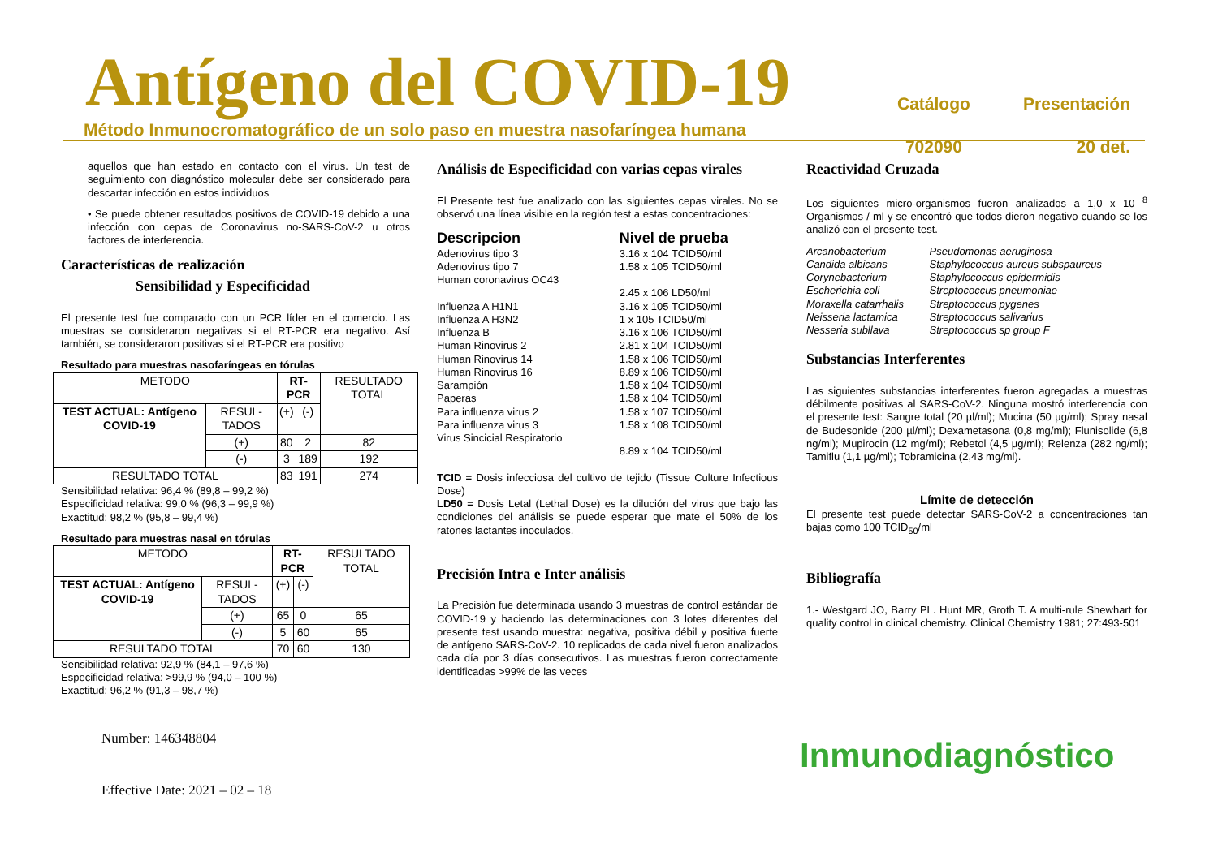Antígeno del COVID-19
Método Inmunocromatográfico de un solo paso en muestra nasofaríngea humana
Catálogo
702090
Presentación
20 det.
aquellos que han estado en contacto con el virus. Un test de seguimiento con diagnóstico molecular debe ser considerado para descartar infección en estos individuos
• Se puede obtener resultados positivos de COVID-19 debido a una infección con cepas de Coronavirus no-SARS-CoV-2 u otros factores de interferencia.
Características de realización
Sensibilidad y Especificidad
El presente test fue comparado con un PCR líder en el comercio. Las muestras se consideraron negativas si el RT-PCR era negativo. Así también, se consideraron positivas si el RT-PCR era positivo
Resultado para muestras nasofaríngeas en tórulas
| METODO | | RT-PCR | | RESULTADO TOTAL |
| TEST ACTUAL: Antígeno COVID-19 | RESUL-TADOS | (+) | (-) | |
| | (+) | 80 | 2 | 82 |
| | (-) | 3 | 189 | 192 |
| RESULTADO TOTAL | | 83 | 191 | 274 |
Sensibilidad relativa: 96,4 % (89,8 – 99,2 %)
Especificidad relativa: 99,0 % (96,3 – 99,9 %)
Exactitud: 98,2 % (95,8 – 99,4 %)
Resultado para muestras nasal en tórulas
| METODO | | RT-PCR | | RESULTADO TOTAL |
| TEST ACTUAL: Antígeno COVID-19 | RESUL-TADOS | (+) | (-) | |
| | (+) | 65 | 0 | 65 |
| | (-) | 5 | 60 | 65 |
| RESULTADO TOTAL | | 70 | 60 | 130 |
Sensibilidad relativa: 92,9 % (84,1 – 97,6 %)
Especificidad relativa: >99,9 % (94,0 – 100 %)
Exactitud: 96,2 % (91,3 – 98,7 %)
Análisis de Especificidad con varias cepas virales
El Presente test fue analizado con las siguientes cepas virales. No se observó una línea visible en la región test a estas concentraciones:
| Descripcion | Nivel de prueba |
| Adenovirus tipo 3 | 3.16 x 104 TCID50/ml |
| Adenovirus tipo 7 | 1.58 x 105 TCID50/ml |
| Human coronavirus OC43 | 2.45 x 106 LD50/ml |
| Influenza A H1N1 | 3.16 x 105 TCID50/ml |
| Influenza A H3N2 | 1 x 105 TCID50/ml |
| Influenza B | 3.16 x 106 TCID50/ml |
| Human Rinovirus 2 | 2.81 x 104 TCID50/ml |
| Human Rinovirus 14 | 1.58 x 106 TCID50/ml |
| Human Rinovirus 16 | 8.89 x 106 TCID50/ml |
| Sarampión | 1.58 x 104 TCID50/ml |
| Paperas | 1.58 x 104 TCID50/ml |
| Para influenza virus 2 | 1.58 x 107 TCID50/ml |
| Para influenza virus 3 | 1.58 x 108 TCID50/ml |
| Virus Sincicial Respiratorio | 8.89 x 104 TCID50/ml |
TCID = Dosis infecciosa del cultivo de tejido (Tissue Culture Infectious Dose)
LD50 = Dosis Letal (Lethal Dose) es la dilución del virus que bajo las condiciones del análisis se puede esperar que mate el 50% de los ratones lactantes inoculados.
Precisión Intra e Inter análisis
La Precisión fue determinada usando 3 muestras de control estándar de COVID-19 y haciendo las determinaciones con 3 lotes diferentes del presente test usando muestra: negativa, positiva débil y positiva fuerte de antígeno SARS-CoV-2. 10 replicados de cada nivel fueron analizados cada día por 3 días consecutivos. Las muestras fueron correctamente identificadas >99% de las veces
Reactividad Cruzada
Los siguientes micro-organismos fueron analizados a 1,0 x 10 <sup>8</sup> Organismos / ml y se encontró que todos dieron negativo cuando se los analizó con el presente test.
| Arcanobacterium | Pseudomonas aeruginosa |
| Candida albicans | Staphylococcus aureus subspaureus |
| Corynebacterium | Staphylococcus epidermidis |
| Escherichia coli | Streptococcus pneumoniae |
| Moraxella catarrhalis | Streptococcus pygenes |
| Neisseria lactamica | Streptococcus salivarius |
| Nesseria subllava | Streptococcus sp group F |
Substancias Interferentes
Las siguientes substancias interferentes fueron agregadas a muestras débilmente positivas al SARS-CoV-2. Ninguna mostró interferencia con el presente test: Sangre total (20 µl/ml); Mucina (50 µg/ml); Spray nasal de Budesonide (200 µl/ml); Dexametasona (0,8 mg/ml); Flunisolide (6,8 ng/ml); Mupirocin (12 mg/ml); Rebetol (4,5 µg/ml); Relenza (282 ng/ml); Tamiflu (1,1 µg/ml); Tobramicina (2,43 mg/ml).
Límite de detección
El presente test puede detectar SARS-CoV-2 a concentraciones tan bajas como 100 TCID<sub>50</sub>/ml
Bibliografía
1.- Westgard JO, Barry PL. Hunt MR, Groth T. A multi-rule Shewhart for quality control in clinical chemistry. Clinical Chemistry 1981; 27:493-501
Number: 146348804
Effective Date: 2021 – 02 – 18
Inmunodiagnóstico